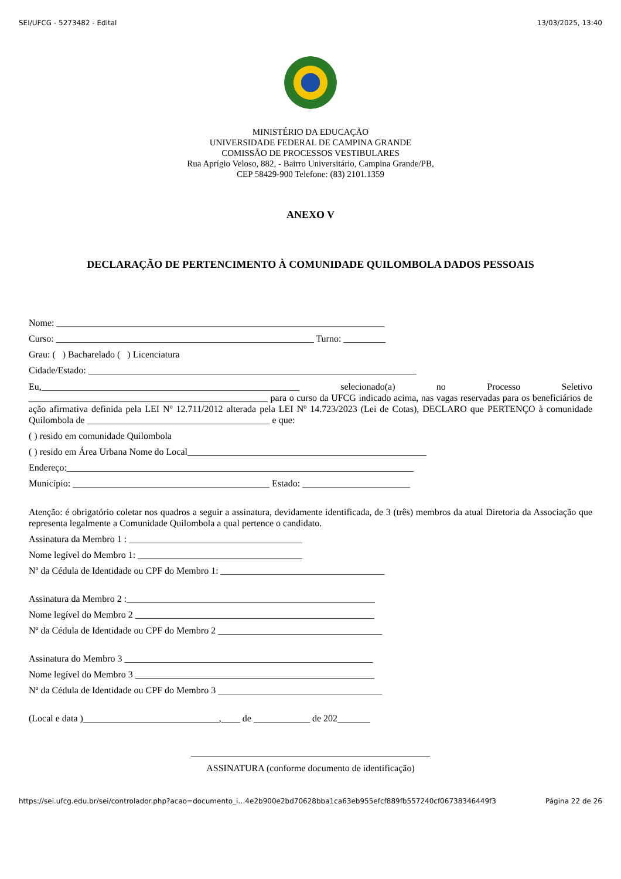SEI/UFCG - 5273482 - Edital 13/03/2025, 13:40
MINISTÉRIO DA EDUCAÇÃO
UNIVERSIDADE FEDERAL DE CAMPINA GRANDE
COMISSÃO DE PROCESSOS VESTIBULARES
Rua Aprígio Veloso, 882, - Bairro Universitário, Campina Grande/PB,
CEP 58429-900 Telefone: (83) 2101.1359
ANEXO V
DECLARAÇÃO DE PERTENCIMENTO À COMUNIDADE QUILOMBOLA DADOS PESSOAIS
Nome: ______________________________________________________________________
Curso: _______________________________________________________ Turno: _________
Grau: ( ) Bacharelado ( ) Licenciatura
Cidade/Estado: ______________________________________________________________________
Eu,_______________________________________________________ selecionado(a) no Processo Seletivo ___________________________________________________ para o curso da UFCG indicado acima, nas vagas reservadas para os beneficiários de ação afirmativa definida pela LEI Nº 12.711/2012 alterada pela LEI Nº 14.723/2023 (Lei de Cotas), DECLARO que PERTENÇO à comunidade Quilombola de _______________________________________ e que:
( ) resido em comunidade Quilombola
( ) resido em Área Urbana Nome do Local___________________________________________________
Endereço:__________________________________________________________________________
Município: __________________________________________ Estado: _______________________
Atenção: é obrigatório coletar nos quadros a seguir a assinatura, devidamente identificada, de 3 (três) membros da atual Diretoria da Associação que representa legalmente a Comunidade Quilombola a qual pertence o candidato.
Assinatura da Membro 1 : _____________________________________
Nome legível do Membro 1: ___________________________________
Nº da Cédula de Identidade ou CPF do Membro 1: ___________________________________
Assinatura da Membro 2 :_____________________________________________________
Nome legível do Membro 2 ___________________________________________________
Nº da Cédula de Identidade ou CPF do Membro 2 ___________________________________
Assinatura do Membro 3 _____________________________________________________
Nome legível do Membro 3 ___________________________________________________
Nº da Cédula de Identidade ou CPF do Membro 3 ___________________________________
(Local e data )_____________________________,____ de ____________ de 202_______
___________________________________________________
ASSINATURA (conforme documento de identificação)
https://sei.ufcg.edu.br/sei/controlador.php?acao=documento_i…4e2b900e2bd70628bba1ca63eb955efcf889fb557240cf06738346449f3 Página 22 de 26